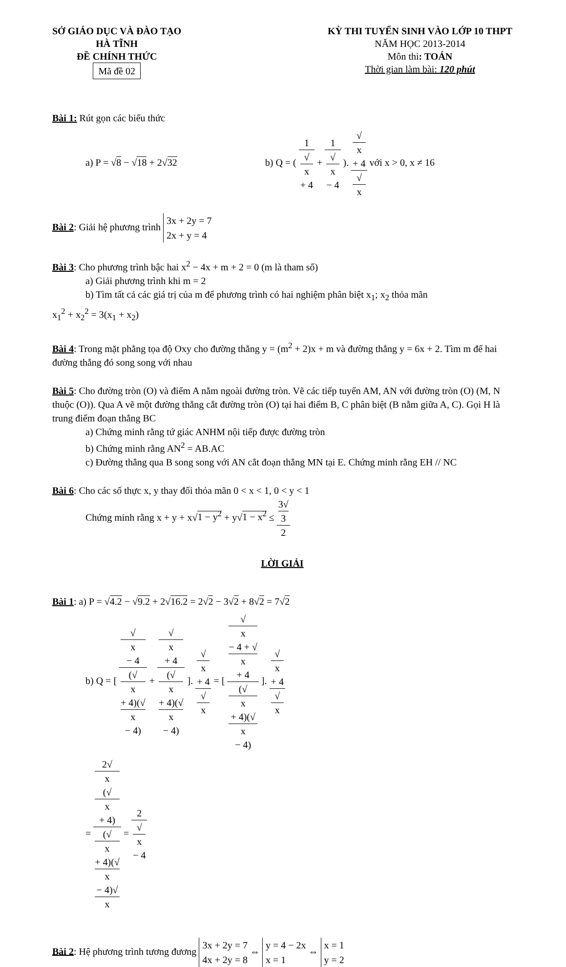SỞ GIÁO DỤC VÀ ĐÀO TẠO
HÀ TĨNH
ĐỀ CHÍNH THỨC
Mã đề 02
KỲ THI TUYỂN SINH VÀO LỚP 10 THPT
NĂM HỌC 2013-2014
Môn thi: TOÁN
Thời gian làm bài: 120 phút
Bài 1: Rút gọn các biểu thức
a) P = √8 − √18 + 2√32 b) Q = ( 1 √
x
+ 4 + 1 √
x
− 4 ). √
x
+ 4 √
x với x > 0, x ≠ 16
Bài 2: Giải hệ phương trình 3x + 2y = 7
2x + y = 4
Bài 3: Cho phương trình bậc hai x<sup>2</sup> − 4x + m + 2 = 0 (m là tham số)
a) Giải phương trình khi m = 2
b) Tìm tất cả các giá trị của m để phương trình có hai nghiệm phân biệt x<sub>1</sub>; x<sub>2</sub> thỏa mãn
x<sub>1</sub><sup>2</sup> + x<sub>2</sub><sup>2</sup> = 3(x<sub>1</sub> + x<sub>2</sub>)
Bài 4: Trong mặt phẳng tọa độ Oxy cho đường thẳng y = (m<sup>2</sup> + 2)x + m và đường thẳng y = 6x + 2. Tìm m để hai đường thẳng đó song song với nhau
Bài 5: Cho đường tròn (O) và điểm A nằm ngoài đường tròn. Vẽ các tiếp tuyến AM, AN với đường tròn (O) (M, N thuộc (O)). Qua A vẽ một đường thẳng cắt đường tròn (O) tại hai điểm B, C phân biệt (B nằm giữa A, C). Gọi H là trung điểm đoạn thẳng BC
a) Chứng minh rằng tứ giác ANHM nội tiếp được đường tròn
b) Chứng minh rằng AN<sup>2</sup> = AB.AC
c) Đường thẳng qua B song song với AN cắt đoạn thẳng MN tại E. Chứng minh rằng EH // NC
Bài 6: Cho các số thực x, y thay đổi thỏa mãn 0 < x < 1, 0 < y < 1
Chứng minh rằng x + y + x√1 − y<sup>2</sup> + y√1 − x<sup>2</sup> ≤ 3√
3 2
LỜI GIẢI
Bài 1: a) P = √4.2 − √9.2 + 2√16.2 = 2√2 − 3√2 + 8√2 = 7√2
b) Q = [ √
x
− 4 (√
x
+ 4)(√
x
− 4) + √
x
+ 4 (√
x
+ 4)(√
x
− 4) ]. √
x
+ 4 √
x = [ √
x
− 4 + √
x
+ 4 (√
x
+ 4)(√
x
− 4) ]. √
x
+ 4 √
x
= 2√
x
(√
x
+ 4) (√
x
+ 4)(√
x
− 4)√
x = 2 √
x
− 4
Bài 2: Hệ phương trình tương đương 3x + 2y = 7
4x + 2y = 8 ⇔ y = 4 − 2x
x = 1 ⇔ x = 1
y = 2